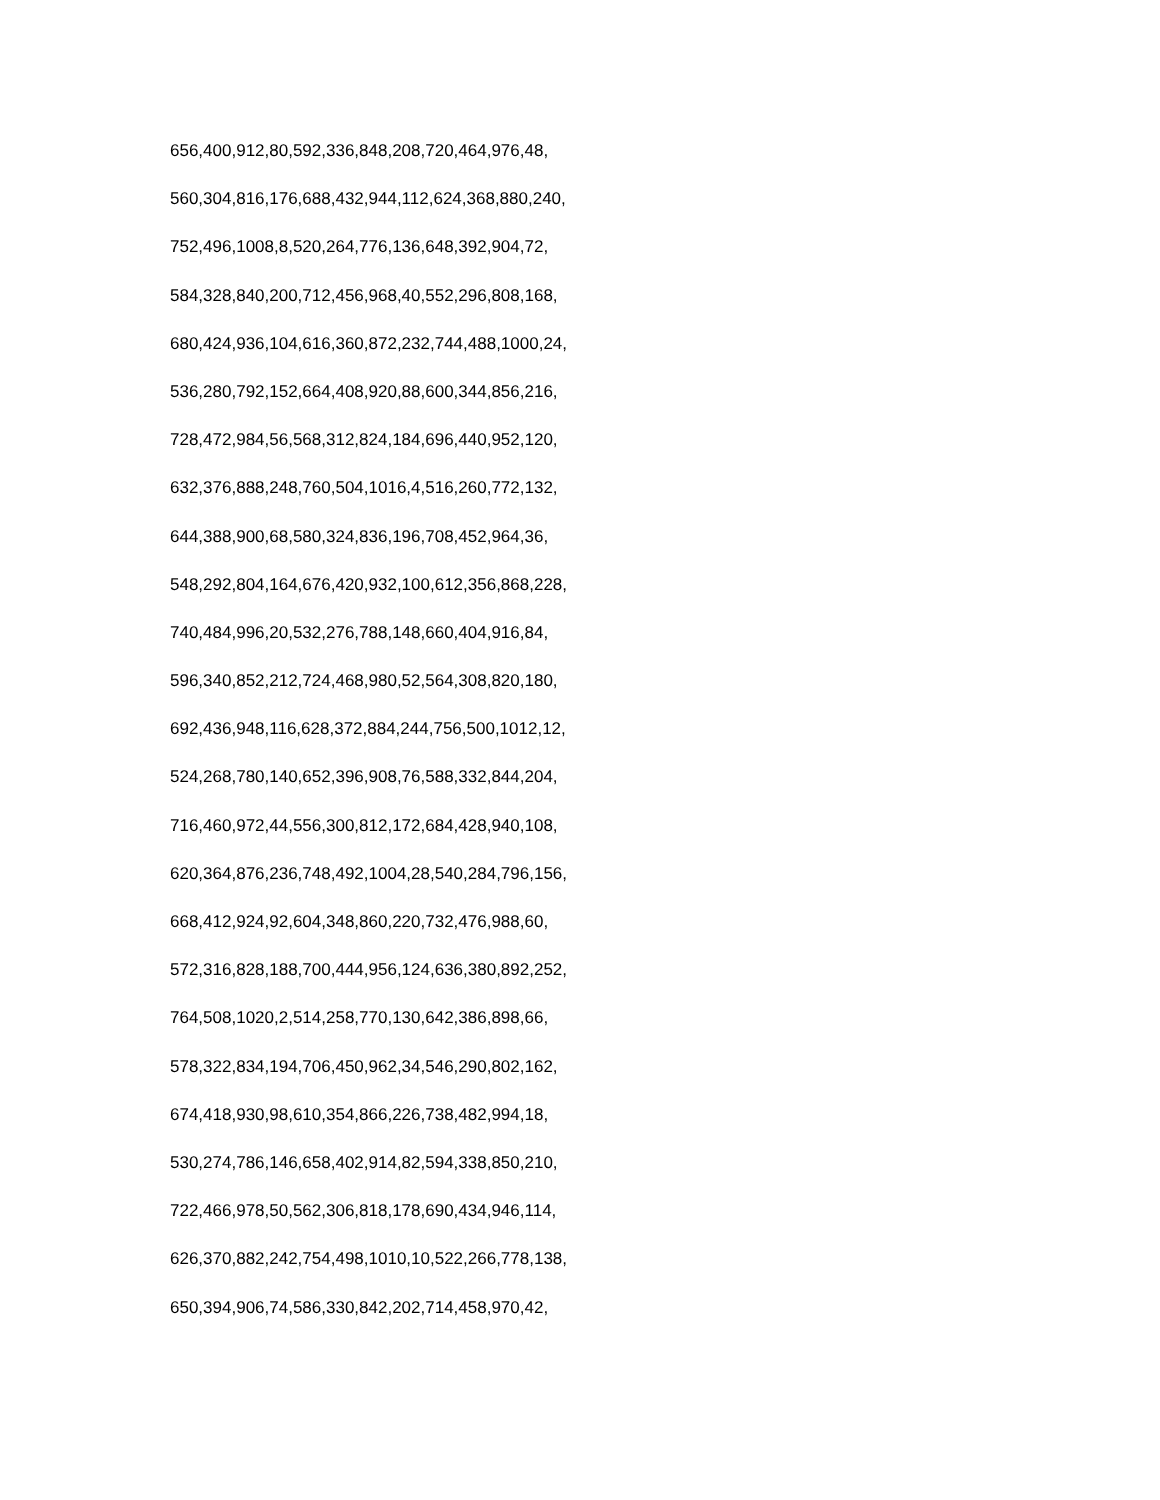656,400,912,80,592,336,848,208,720,464,976,48,
560,304,816,176,688,432,944,112,624,368,880,240,
752,496,1008,8,520,264,776,136,648,392,904,72,
584,328,840,200,712,456,968,40,552,296,808,168,
680,424,936,104,616,360,872,232,744,488,1000,24,
536,280,792,152,664,408,920,88,600,344,856,216,
728,472,984,56,568,312,824,184,696,440,952,120,
632,376,888,248,760,504,1016,4,516,260,772,132,
644,388,900,68,580,324,836,196,708,452,964,36,
548,292,804,164,676,420,932,100,612,356,868,228,
740,484,996,20,532,276,788,148,660,404,916,84,
596,340,852,212,724,468,980,52,564,308,820,180,
692,436,948,116,628,372,884,244,756,500,1012,12,
524,268,780,140,652,396,908,76,588,332,844,204,
716,460,972,44,556,300,812,172,684,428,940,108,
620,364,876,236,748,492,1004,28,540,284,796,156,
668,412,924,92,604,348,860,220,732,476,988,60,
572,316,828,188,700,444,956,124,636,380,892,252,
764,508,1020,2,514,258,770,130,642,386,898,66,
578,322,834,194,706,450,962,34,546,290,802,162,
674,418,930,98,610,354,866,226,738,482,994,18,
530,274,786,146,658,402,914,82,594,338,850,210,
722,466,978,50,562,306,818,178,690,434,946,114,
626,370,882,242,754,498,1010,10,522,266,778,138,
650,394,906,74,586,330,842,202,714,458,970,42,